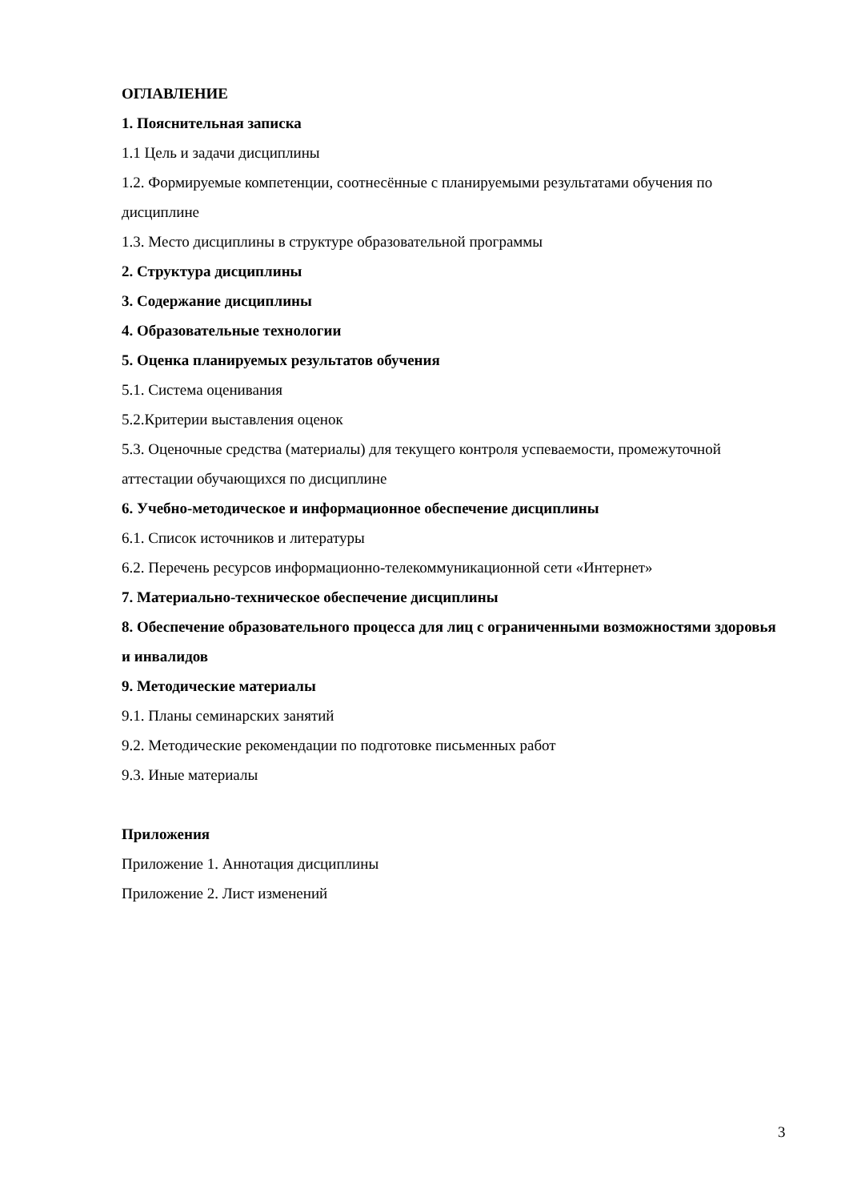ОГЛАВЛЕНИЕ
1. Пояснительная записка
1.1 Цель и задачи дисциплины
1.2. Формируемые компетенции, соотнесённые с планируемыми результатами обучения по дисциплине
1.3. Место дисциплины в структуре образовательной программы
2. Структура дисциплины
3. Содержание дисциплины
4. Образовательные технологии
5. Оценка планируемых результатов обучения
5.1. Система оценивания
5.2.Критерии выставления оценок
5.3. Оценочные средства (материалы) для текущего контроля успеваемости, промежуточной аттестации обучающихся по дисциплине
6. Учебно-методическое и информационное обеспечение дисциплины
6.1. Список источников и литературы
6.2. Перечень ресурсов информационно-телекоммуникационной сети «Интернет»
7. Материально-техническое обеспечение дисциплины
8. Обеспечение образовательного процесса для лиц с ограниченными возможностями здоровья и инвалидов
9. Методические материалы
9.1. Планы семинарских занятий
9.2. Методические рекомендации по подготовке письменных работ
9.3. Иные материалы
Приложения
Приложение 1. Аннотация дисциплины
Приложение 2. Лист изменений
3